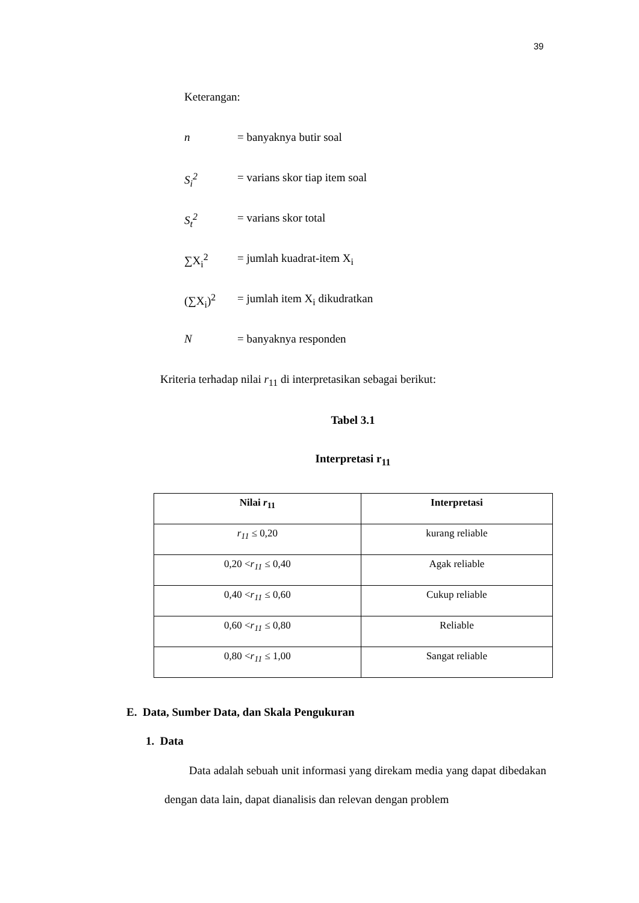39
Keterangan:
n = banyaknya butir soal
S<sub>i</sub><sup>2</sup> = varians skor tiap item soal
S<sub>t</sub><sup>2</sup> = varians skor total
∑X<sub>i</sub><sup>2</sup> = jumlah kuadrat-item X<sub>i</sub>
(∑X<sub>i</sub>)<sup>2</sup> = jumlah item X<sub>i</sub> dikudratkan
N = banyaknya responden
Kriteria terhadap nilai r<sub>11</sub> di interpretasikan sebagai berikut:
Tabel 3.1
Interpretasi r<sub>11</sub>
| Nilai r<sub>11</sub> | Interpretasi |
| --- | --- |
| r<sub>11</sub> ≤ 0,20 | kurang reliable |
| 0,20 < r<sub>11</sub> ≤ 0,40 | Agak reliable |
| 0,40 < r<sub>11</sub> ≤ 0,60 | Cukup reliable |
| 0,60 < r<sub>11</sub> ≤ 0,80 | Reliable |
| 0,80 < r<sub>11</sub> ≤ 1,00 | Sangat reliable |
E. Data, Sumber Data, dan Skala Pengukuran
1. Data
Data adalah sebuah unit informasi yang direkam media yang dapat dibedakan dengan data lain, dapat dianalisis dan relevan dengan problem